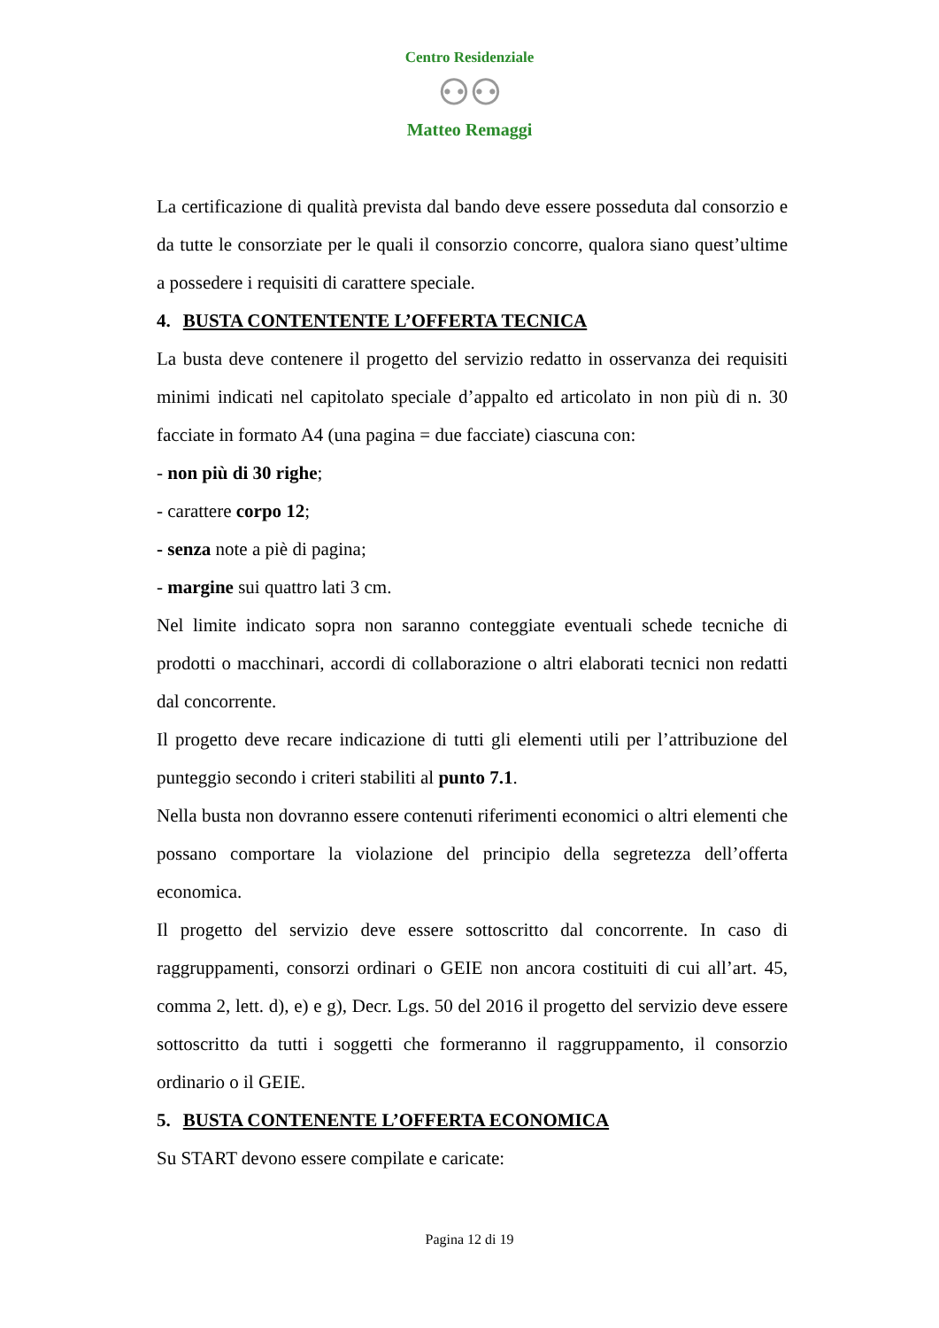Centro Residenziale
⚇⚇
Matteo Remaggi
La certificazione di qualità prevista dal bando deve essere posseduta dal consorzio e da tutte le consorziate per le quali il consorzio concorre, qualora siano quest’ultime a possedere i requisiti di carattere speciale.
4. BUSTA CONTENTENTE L’OFFERTA TECNICA
La busta deve contenere il progetto del servizio redatto in osservanza dei requisiti minimi indicati nel capitolato speciale d’appalto ed articolato in non più di n. 30 facciate in formato A4 (una pagina = due facciate) ciascuna con:
- non più di 30 righe;
- carattere corpo 12;
- senza note a piè di pagina;
- margine sui quattro lati 3 cm.
Nel limite indicato sopra non saranno conteggiate eventuali schede tecniche di prodotti o macchinari, accordi di collaborazione o altri elaborati tecnici non redatti dal concorrente.
Il progetto deve recare indicazione di tutti gli elementi utili per l’attribuzione del punteggio secondo i criteri stabiliti al punto 7.1.
Nella busta non dovranno essere contenuti riferimenti economici o altri elementi che possano comportare la violazione del principio della segretezza dell’offerta economica.
Il progetto del servizio deve essere sottoscritto dal concorrente. In caso di raggruppamenti, consorzi ordinari o GEIE non ancora costituiti di cui all’art. 45, comma 2, lett. d), e) e g), Decr. Lgs. 50 del 2016 il progetto del servizio deve essere sottoscritto da tutti i soggetti che formeranno il raggruppamento, il consorzio ordinario o il GEIE.
5. BUSTA CONTENENTE L’OFFERTA ECONOMICA
Su START devono essere compilate e caricate:
Pagina 12 di 19